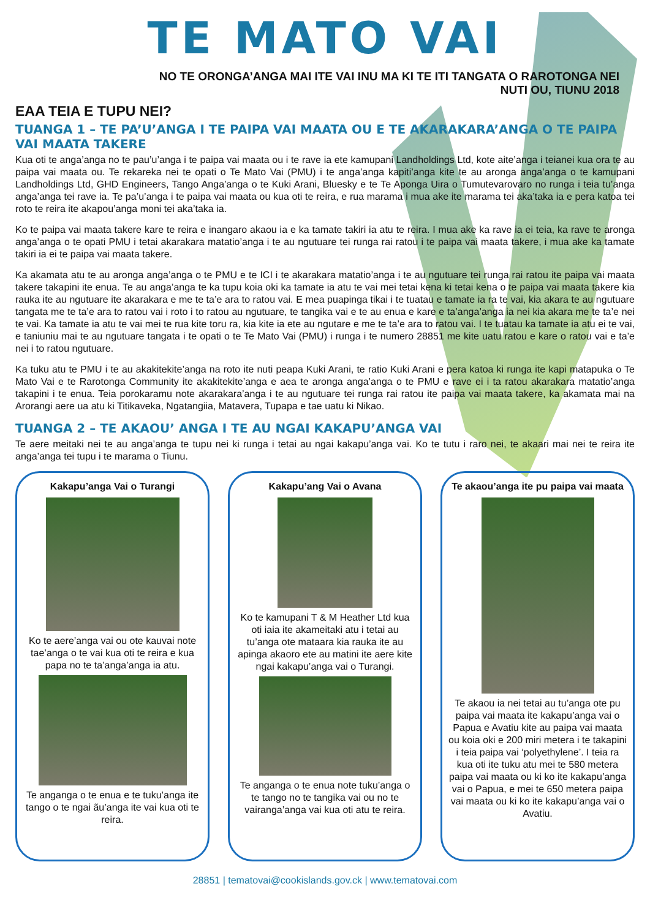TE MATO VAI
NO TE ORONGA’ANGA MAI ITE VAI INU MA KI TE ITI TANGATA O RAROTONGA NEI
NUTI OU, TIUNU 2018
EAA TEIA E TUPU NEI?
TUANGA 1 – TE PA’U’ANGA I TE PAIPA VAI MAATA OU E TE AKARAKARA’ANGA O TE PAIPA VAI MAATA TAKERE
Kua oti te anga’anga no te pau’u’anga i te paipa vai maata ou i te rave ia ete kamupani Landholdings Ltd, kote aite’anga i teianei kua ora te au paipa vai maata ou. Te rekareka nei te opati o Te Mato Vai (PMU) i te anga’anga kapiti’anga kite te au aronga anga’anga o te kamupani Landholdings Ltd, GHD Engineers, Tango Anga’anga o te Kuki Arani, Bluesky e te Te Aponga Uira o Tumutevarovaro no runga i teia tu’anga anga’anga tei rave ia. Te pa’u’anga i te paipa vai maata ou kua oti te reira, e rua marama i mua ake ite marama tei aka’taka ia e pera katoa tei roto te reira ite akapou’anga moni tei aka’taka ia.
Ko te paipa vai maata takere kare te reira e inangaro akaou ia e ka tamate takiri ia atu te reira. I mua ake ka rave ia ei teia, ka rave te aronga anga’anga o te opati PMU i tetai akarakara matatio’anga i te au ngutuare tei runga rai ratou i te paipa vai maata takere, i mua ake ka tamate takiri ia ei te paipa vai maata takere.
Ka akamata atu te au aronga anga’anga o te PMU e te ICI i te akarakara matatio’anga i te au ngutuare tei runga rai ratou ite paipa vai maata takere takapini ite enua. Te au anga’anga te ka tupu koia oki ka tamate ia atu te vai mei tetai kena ki tetai kena o te paipa vai maata takere kia rauka ite au ngutuare ite akarakara e me te ta’e ara to ratou vai. E mea puapinga tikai i te tuatau e tamate ia ra te vai, kia akara te au ngutuare tangata me te ta’e ara to ratou vai i roto i to ratou au ngutuare, te tangika vai e te au enua e kare e ta’anga’anga ia nei kia akara me te ta’e nei te vai. Ka tamate ia atu te vai mei te rua kite toru ra, kia kite ia ete au ngutare e me te ta’e ara to ratou vai. I te tuatau ka tamate ia atu ei te vai, e taniuniu mai te au ngutuare tangata i te opati o te Te Mato Vai (PMU) i runga i te numero 28851 me kite uatu ratou e kare o ratou vai e ta’e nei i to ratou ngutuare.
Ka tuku atu te PMU i te au akakitekite’anga na roto ite nuti peapa Kuki Arani, te ratio Kuki Arani e pera katoa ki runga ite kapi matapuka o Te Mato Vai e te Rarotonga Community ite akakitekite’anga e aea te aronga anga’anga o te PMU e rave ei i ta ratou akarakara matatio’anga takapini i te enua. Teia porokaramu note akarakara’anga i te au ngutuare tei runga rai ratou ite paipa vai maata takere, ka akamata mai na Arorangi aere ua atu ki Titikaveka, Ngatangiia, Matavera, Tupapa e tae uatu ki Nikao.
TUANGA 2 – TE AKAOU’ ANGA I TE AU NGAI KAKAPU’ANGA VAI
Te aere meitaki nei te au anga’anga te tupu nei ki runga i tetai au ngai kakapu’anga vai. Ko te tutu i raro nei, te akaari mai nei te reira ite anga’anga tei tupu i te marama o Tiunu.
Kakapu’anga Vai o Turangi
Ko te aere’anga vai ou ote kauvai note tae’anga o te vai kua oti te reira e kua papa no te ta’anga’anga ia atu.
Te anganga o te enua e te tuku’anga ite tango o te ngai ãu’anga ite vai kua oti te reira.
Kakapu’ang Vai o Avana
Ko te kamupani T & M Heather Ltd kua oti iaia ite akameitaki atu i tetai au tu’anga ote mataara kia rauka ite au apinga akaoro ete au matini ite aere kite ngai kakapu’anga vai o Turangi.
Te anganga o te enua note tuku’anga o te tango no te tangika vai ou no te vairanga’anga vai kua oti atu te reira.
Te akaou’anga ite pu paipa vai maata
Te akaou ia nei tetai au tu’anga ote pu paipa vai maata ite kakapu’anga vai o Papua e Avatiu kite au paipa vai maata ou koia oki e 200 miri metera i te takapini i teia paipa vai ‘polyethylene’. I teia ra kua oti ite tuku atu mei te 580 metera paipa vai maata ou ki ko ite kakapu’anga vai o Papua, e mei te 650 metera paipa vai maata ou ki ko ite kakapu’anga vai o Avatiu.
28851 | tematovai@cookislands.gov.ck | www.tematovai.com